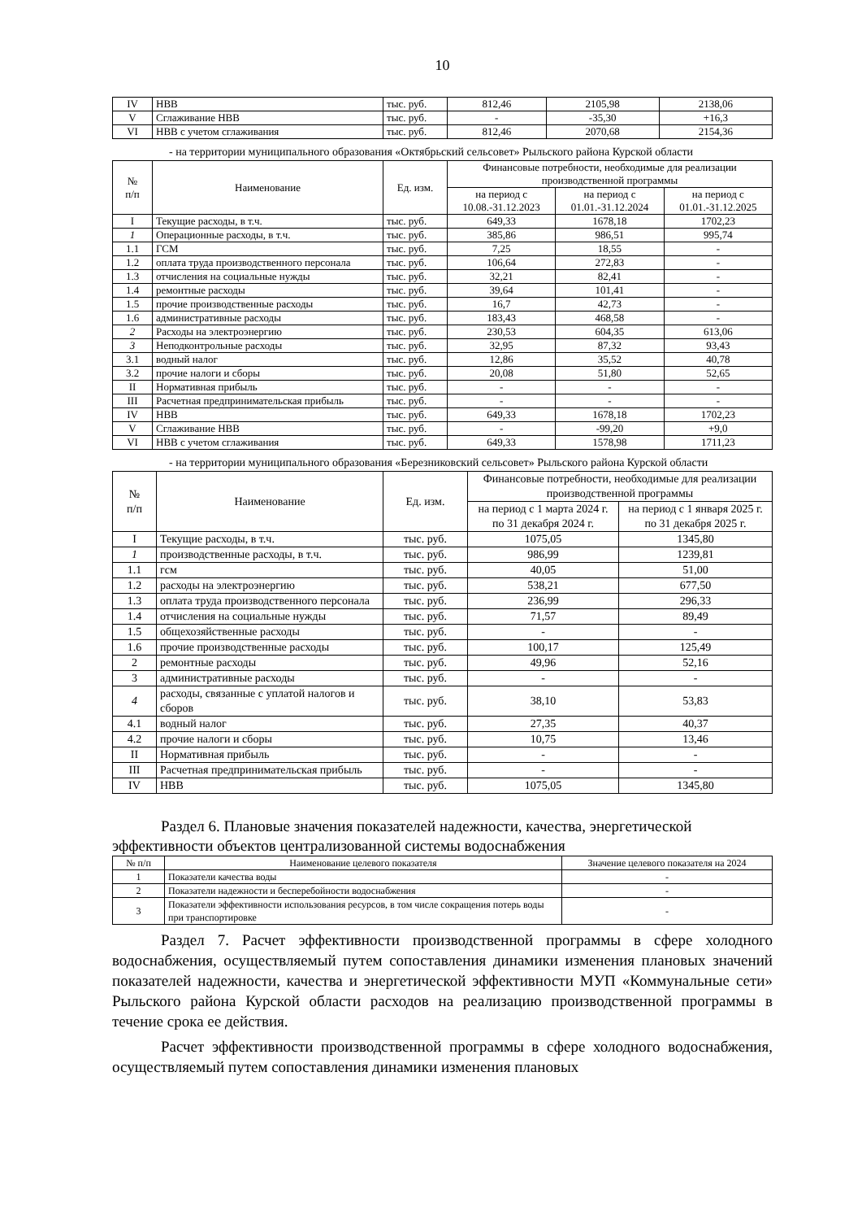10
| IV | НВВ | тыс. руб. | 812,46 | 2105,98 | 2138,06 |
| V | Сглаживание НВВ | тыс. руб. | - | -35,30 | +16,3 |
| VI | НВВ с учетом сглаживания | тыс. руб. | 812,46 | 2070,68 | 2154,36 |
- на территории муниципального образования «Октябрьский сельсовет» Рыльского района Курской области
| № п/п | Наименование | Ед. изм. | Финансовые потребности, необходимые для реализации производственной программы | | |
| --- | --- | --- | --- | --- | --- |
| | | | на период с 10.08.-31.12.2023 | на период с 01.01.-31.12.2024 | на период с 01.01.-31.12.2025 |
| I | Текущие расходы, в т.ч. | тыс. руб. | 649,33 | 1678,18 | 1702,23 |
| 1 | Операционные расходы, в т.ч. | тыс. руб. | 385,86 | 986,51 | 995,74 |
| 1.1 | ГСМ | тыс. руб. | 7,25 | 18,55 | - |
| 1.2 | оплата труда производственного персонала | тыс. руб. | 106,64 | 272,83 | - |
| 1.3 | отчисления на социальные нужды | тыс. руб. | 32,21 | 82,41 | - |
| 1.4 | ремонтные расходы | тыс. руб. | 39,64 | 101,41 | - |
| 1.5 | прочие производственные расходы | тыс. руб. | 16,7 | 42,73 | - |
| 1.6 | административные расходы | тыс. руб. | 183,43 | 468,58 | - |
| 2 | Расходы на электроэнергию | тыс. руб. | 230,53 | 604,35 | 613,06 |
| 3 | Неподконтрольные расходы | тыс. руб. | 32,95 | 87,32 | 93,43 |
| 3.1 | водный налог | тыс. руб. | 12,86 | 35,52 | 40,78 |
| 3.2 | прочие налоги и сборы | тыс. руб. | 20,08 | 51,80 | 52,65 |
| II | Нормативная прибыль | тыс. руб. | - | - | - |
| III | Расчетная предпринимательская прибыль | тыс. руб. | - | - | - |
| IV | НВВ | тыс. руб. | 649,33 | 1678,18 | 1702,23 |
| V | Сглаживание НВВ | тыс. руб. | - | -99,20 | +9,0 |
| VI | НВВ с учетом сглаживания | тыс. руб. | 649,33 | 1578,98 | 1711,23 |
- на территории муниципального образования «Березниковский сельсовет» Рыльского района Курской области
| № п/п | Наименование | Ед. изм. | Финансовые потребности, необходимые для реализации производственной программы | |
| --- | --- | --- | --- | --- |
| | | | на период с 1 марта 2024 г. по 31 декабря 2024 г. | на период с 1 января 2025 г. по 31 декабря 2025 г. |
| I | Текущие расходы, в т.ч. | тыс. руб. | 1075,05 | 1345,80 |
| 1 | производственные расходы, в т.ч. | тыс. руб. | 986,99 | 1239,81 |
| 1.1 | гсм | тыс. руб. | 40,05 | 51,00 |
| 1.2 | расходы на электроэнергию | тыс. руб. | 538,21 | 677,50 |
| 1.3 | оплата труда производственного персонала | тыс. руб. | 236,99 | 296,33 |
| 1.4 | отчисления на социальные нужды | тыс. руб. | 71,57 | 89,49 |
| 1.5 | общехозяйственные расходы | тыс. руб. | - | - |
| 1.6 | прочие производственные расходы | тыс. руб. | 100,17 | 125,49 |
| 2 | ремонтные расходы | тыс. руб. | 49,96 | 52,16 |
| 3 | административные расходы | тыс. руб. | - | - |
| 4 | расходы, связанные с уплатой налогов и сборов | тыс. руб. | 38,10 | 53,83 |
| 4.1 | водный налог | тыс. руб. | 27,35 | 40,37 |
| 4.2 | прочие налоги и сборы | тыс. руб. | 10,75 | 13,46 |
| II | Нормативная прибыль | тыс. руб. | - | - |
| III | Расчетная предпринимательская прибыль | тыс. руб. | - | - |
| IV | НВВ | тыс. руб. | 1075,05 | 1345,80 |
Раздел 6. Плановые значения показателей надежности, качества, энергетической эффективности объектов централизованной системы водоснабжения
| № п/п | Наименование целевого показателя | Значение целевого показателя на 2024 |
| --- | --- | --- |
| 1 | Показатели качества воды | - |
| 2 | Показатели надежности и бесперебойности водоснабжения | - |
| 3 | Показатели эффективности использования ресурсов, в том числе сокращения потерь воды при транспортировке | - |
Раздел 7. Расчет эффективности производственной программы в сфере холодного водоснабжения, осуществляемый путем сопоставления динамики изменения плановых значений показателей надежности, качества и энергетической эффективности МУП «Коммунальные сети» Рыльского района Курской области расходов на реализацию производственной программы в течение срока ее действия.
Расчет эффективности производственной программы в сфере холодного водоснабжения, осуществляемый путем сопоставления динамики изменения плановых